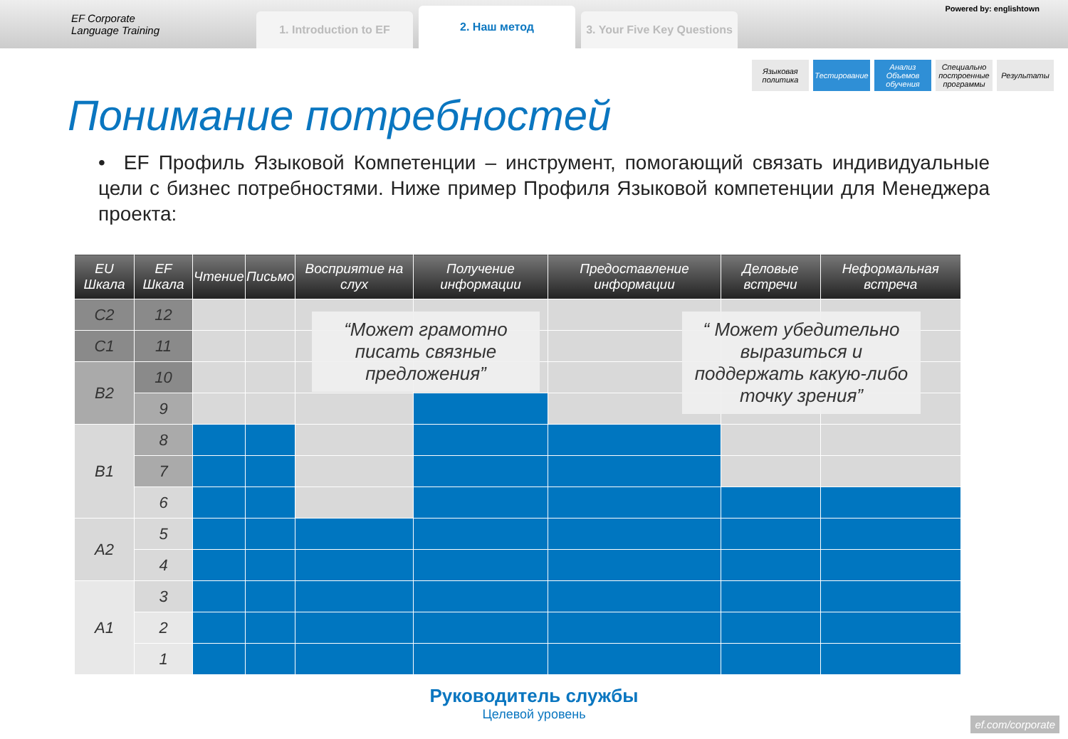EF Corporate
Language Training
1. Introduction to EF
2. Наш метод
3. Your Five Key Questions
Powered by: englishtown
Языковая политика
Тестирование Анализ Объемов обучения
Специально построенные программы
Результаты
Понимание потребностей
• EF Профиль Языковой Компетенции – инструмент, помогающий связать индивидуальные цели с бизнес потребностями. Ниже пример Профиля Языковой компетенции для Менеджера проекта:
| EU Шкала | EF Шкала | Чтение | Письмо | Восприятие на слух | Получение информации | Предоставление информации | Деловые встречи | Неформальная встреча |
| --- | --- | --- | --- | --- | --- | --- | --- | --- |
| C2 | 12 | | | | | | | |
| C1 | 11 | | | | | | | |
| B2 | 10 | | | | | | | |
| | 9 | | | | | | | |
| B1 | 8 | | | | | | | |
| | 7 | | | | | | | |
| | 6 | | | | | | | |
| A2 | 5 | | | | | | | |
| | 4 | | | | | | | |
| A1 | 3 | | | | | | | |
| | 2 | | | | | | | |
| | 1 | | | | | | | |
“Может грамотно писать связные предложения”
“ Может убедительно выразиться и поддержать какую-либо точку зрения”
Руководитель службы
Целевой уровень
ef.com/corporate